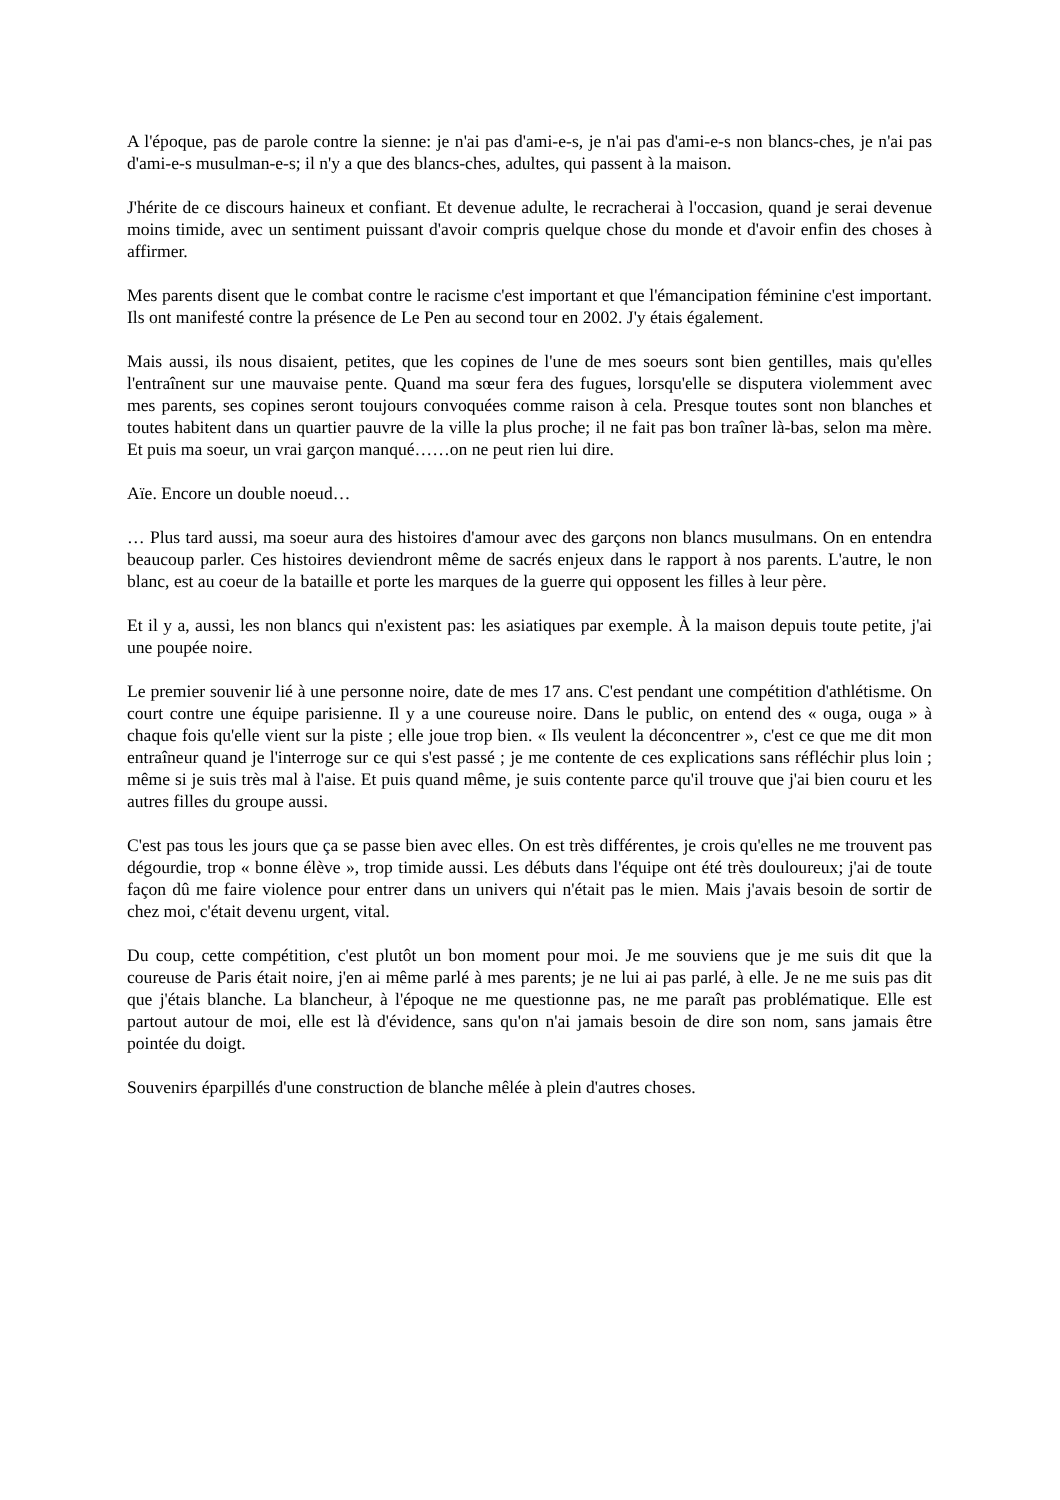A l'époque, pas de parole contre la sienne: je n'ai pas d'ami-e-s, je n'ai pas d'ami-e-s non blancs-ches, je n'ai pas d'ami-e-s musulman-e-s; il n'y a que des blancs-ches, adultes, qui passent à la maison.
J'hérite de ce discours haineux et confiant. Et devenue adulte, le recracherai à l'occasion, quand je serai devenue moins timide, avec un sentiment puissant d'avoir compris quelque chose du monde et d'avoir enfin des choses à affirmer.
Mes parents disent que le combat contre le racisme c'est important et que l'émancipation féminine c'est important. Ils ont manifesté contre la présence de Le Pen au second tour en 2002. J'y étais également.
Mais aussi, ils nous disaient, petites, que les copines de l'une de mes soeurs sont bien gentilles, mais qu'elles l'entraînent sur une mauvaise pente. Quand ma sœur fera des fugues, lorsqu'elle se disputera violemment avec mes parents, ses copines seront toujours convoquées comme raison à cela. Presque toutes sont non blanches et toutes habitent dans un quartier pauvre de la ville la plus proche; il ne fait pas bon traîner là-bas, selon ma mère. Et puis ma soeur, un vrai garçon manqué……on ne peut rien lui dire.
Aïe. Encore un double noeud…
… Plus tard aussi, ma soeur aura des histoires d'amour avec des garçons non blancs musulmans. On en entendra beaucoup parler. Ces histoires deviendront même de sacrés enjeux dans le rapport à nos parents. L'autre, le non blanc, est au coeur de la bataille et porte les marques de la guerre qui opposent les filles à leur père.
Et il y a, aussi, les non blancs qui n'existent pas: les asiatiques par exemple. À la maison depuis toute petite, j'ai une poupée noire.
Le premier souvenir lié à une personne noire, date de mes 17 ans. C'est pendant une compétition d'athlétisme. On court contre une équipe parisienne. Il y a une coureuse noire. Dans le public, on entend des « ouga, ouga » à chaque fois qu'elle vient sur la piste ; elle joue trop bien. « Ils veulent la déconcentrer », c'est ce que me dit mon entraîneur quand je l'interroge sur ce qui s'est passé ; je me contente de ces explications sans réfléchir plus loin ; même si je suis très mal à l'aise. Et puis quand même, je suis contente parce qu'il trouve que j'ai bien couru et les autres filles du groupe aussi.
C'est pas tous les jours que ça se passe bien avec elles. On est très différentes, je crois qu'elles ne me trouvent pas dégourdie, trop « bonne élève », trop timide aussi. Les débuts dans l'équipe ont été très douloureux; j'ai de toute façon dû me faire violence pour entrer dans un univers qui n'était pas le mien. Mais j'avais besoin de sortir de chez moi, c'était devenu urgent, vital.
Du coup, cette compétition, c'est plutôt un bon moment pour moi. Je me souviens que je me suis dit que la coureuse de Paris était noire, j'en ai même parlé à mes parents; je ne lui ai pas parlé, à elle. Je ne me suis pas dit que j'étais blanche. La blancheur, à l'époque ne me questionne pas, ne me paraît pas problématique. Elle est partout autour de moi, elle est là d'évidence, sans qu'on n'ai jamais besoin de dire son nom, sans jamais être pointée du doigt.
Souvenirs éparpillés d'une construction de blanche mêlée à plein d'autres choses.